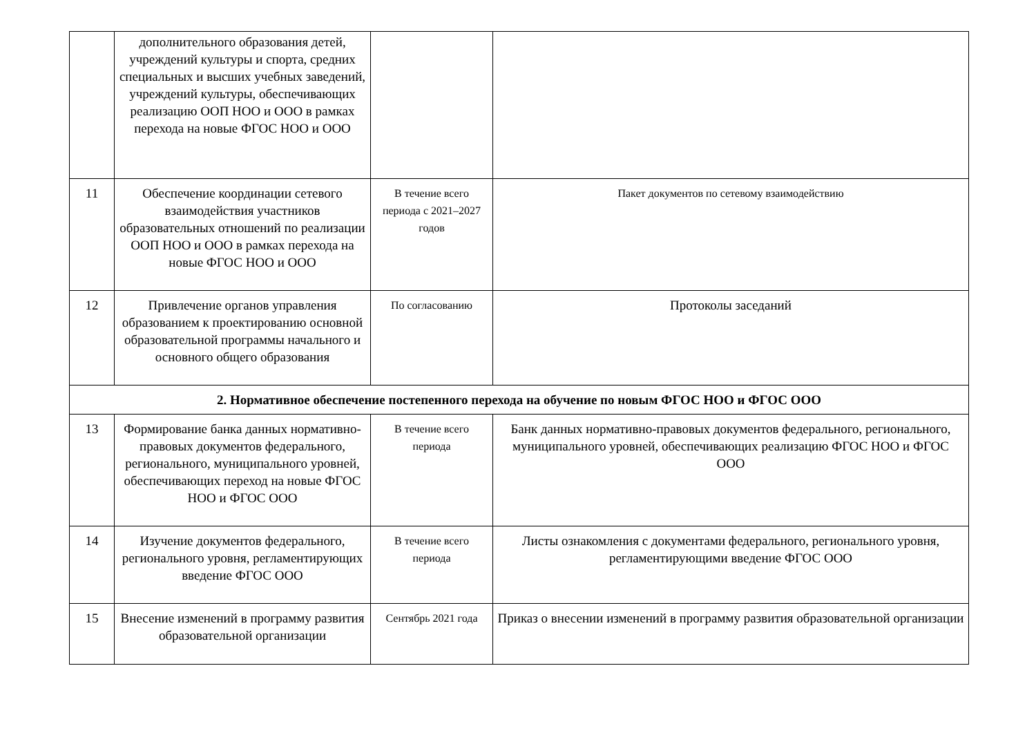| | дополнительного образования детей, учреждений культуры и спорта, средних специальных и высших учебных заведений, учреждений культуры, обеспечивающих реализацию ООП НОО и ООО в рамках перехода на новые ФГОС НОО и ООО | | |
| 11 | Обеспечение координации сетевого взаимодействия участников образовательных отношений по реализации ООП НОО и ООО в рамках перехода на новые ФГОС НОО и ООО | В течение всего периода с 2021–2027 годов | Пакет документов по сетевому взаимодействию |
| 12 | Привлечение органов управления образованием к проектированию основной образовательной программы начального и основного общего образования | По согласованию | Протоколы заседаний |
| 2. Нормативное обеспечение постепенного перехода на обучение по новым ФГОС НОО и ФГОС ООО | | | |
| 13 | Формирование банка данных нормативно-правовых документов федерального, регионального, муниципального уровней, обеспечивающих переход на новые ФГОС НОО и ФГОС ООО | В течение всего периода | Банк данных нормативно-правовых документов федерального, регионального, муниципального уровней, обеспечивающих реализацию ФГОС НОО и ФГОС ООО |
| 14 | Изучение документов федерального, регионального уровня, регламентирующих введение ФГОС ООО | В течение всего периода | Листы ознакомления с документами федерального, регионального уровня, регламентирующими введение ФГОС ООО |
| 15 | Внесение изменений в программу развития образовательной организации | Сентябрь 2021 года | Приказ о внесении изменений в программу развития образовательной организации |